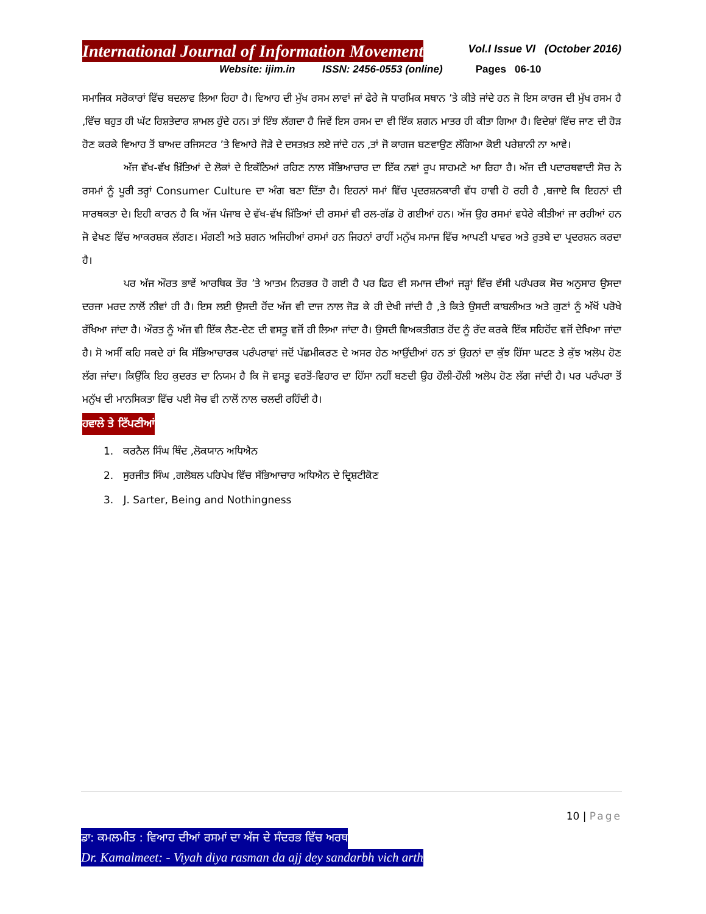International Journal of Information Movement
Vol.I Issue VI (October 2016)
Website: ijim.in ISSN: 2456-0553 (online) Pages 06-10
ਸਮਾਜਿਕ ਸਰੋਕਾਰਾਂ ਵਿੱਚ ਬਦਲਾਵ ਲਿਆ ਰਿਹਾ ਹੈ। ਵਿਆਹ ਦੀ ਮੁੱਖ ਰਸਮ ਲਾਵਾਂ ਜਾਂ ਫੇਰੇ ਜੋ ਧਾਰਮਿਕ ਸਥਾਨ ’ਤੇ ਕੀਤੇ ਜਾਂਦੇ ਹਨ ਜੋ ਇਸ ਕਾਰਜ ਦੀ ਮੁੱਖ ਰਸਮ ਹੈ ,ਵਿੱਚ ਬਹੁਤ ਹੀ ਘੱਟ ਰਿਸ਼ਤੇਦਾਰ ਸ਼ਾਮਲ ਹੁੰਦੇ ਹਨ। ਤਾਂ ਇੰਝ ਲੱਗਦਾ ਹੈ ਜਿਵੇਂ ਇਸ ਰਸਮ ਦਾ ਵੀ ਇੱਕ ਸ਼ਗਨ ਮਾਤਰ ਹੀ ਕੀਤਾ ਗਿਆ ਹੈ। ਵਿਦੇਸ਼ਾਂ ਵਿੱਚ ਜਾਣ ਦੀ ਹੋੜ ਹੋਣ ਕਰਕੇ ਵਿਆਹ ਤੋਂ ਬਾਅਦ ਰਜਿਸਟਰ ’ਤੇ ਵਿਆਹੇ ਜੋੜੇ ਦੇ ਦਸਤਖ਼ਤ ਲਏ ਜਾਂਦੇ ਹਨ ,ਤਾਂ ਜੋ ਕਾਗਜ ਬਣਵਾਉਣ ਲੱਗਿਆ ਕੋਈ ਪਰੇਸ਼ਾਨੀ ਨਾ ਆਵੇ।
ਅੱਜ ਵੱਖ-ਵੱਖ ਖ਼ਿੱਤਿਆਂ ਦੇ ਲੋਕਾਂ ਦੇ ਇਕੱਠਿਆਂ ਰਹਿਣ ਨਾਲ ਸੱਭਿਆਚਾਰ ਦਾ ਇੱਕ ਨਵਾਂ ਰੂਪ ਸਾਹਮਣੇ ਆ ਰਿਹਾ ਹੈ। ਅੱਜ ਦੀ ਪਦਾਰਥਵਾਦੀ ਸੋਚ ਨੇ ਰਸਮਾਂ ਨੂੰ ਪੂਰੀ ਤਰ੍ਹਾਂ Consumer Culture ਦਾ ਅੰਗ ਬਣਾ ਦਿੱਤਾ ਹੈ। ਇਹਨਾਂ ਸਮਾਂ ਵਿੱਚ ਪ੍ਰਦਰਸ਼ਨਕਾਰੀ ਵੱਧ ਹਾਵੀ ਹੋ ਰਹੀ ਹੈ ,ਬਜਾਏ ਕਿ ਇਹਨਾਂ ਦੀ ਸਾਰਥਕਤਾ ਦੇ। ਇਹੀ ਕਾਰਨ ਹੈ ਕਿ ਅੱਜ ਪੰਜਾਬ ਦੇ ਵੱਖ-ਵੱਖ ਖ਼ਿੱਤਿਆਂ ਦੀ ਰਸਮਾਂ ਵੀ ਰਲ-ਗੱਡ ਹੋ ਗਈਆਂ ਹਨ। ਅੱਜ ਉਹ ਰਸਮਾਂ ਵਧੇਰੇ ਕੀਤੀਆਂ ਜਾ ਰਹੀਆਂ ਹਨ ਜੋ ਵੇਖਣ ਵਿੱਚ ਆਕਰਸ਼ਕ ਲੱਗਣ। ਮੰਗਣੀ ਅਤੇ ਸ਼ਗਨ ਅਜਿਹੀਆਂ ਰਸਮਾਂ ਹਨ ਜਿਹਨਾਂ ਰਾਹੀਂ ਮਨੁੱਖ ਸਮਾਜ ਵਿੱਚ ਆਪਣੀ ਪਾਵਰ ਅਤੇ ਰੁਤਬੇ ਦਾ ਪ੍ਰਦਰਸ਼ਨ ਕਰਦਾ ਹੈ।
ਪਰ ਅੱਜ ਔਰਤ ਭਾਵੇਂ ਆਰਥਿਕ ਤੌਰ ’ਤੇ ਆਤਮ ਨਿਰਭਰ ਹੋ ਗਈ ਹੈ ਪਰ ਫਿਰ ਵੀ ਸਮਾਜ ਦੀਆਂ ਜੜ੍ਹਾਂ ਵਿੱਚ ਵੱਸੀ ਪਰੰਪਰਕ ਸੋਚ ਅਨੁਸਾਰ ਉਸਦਾ ਦਰਜਾ ਮਰਦ ਨਾਲੋਂ ਨੀਵਾਂ ਹੀ ਹੈ। ਇਸ ਲਈ ਉਸਦੀ ਹੋਂਦ ਅੱਜ ਵੀ ਦਾਜ ਨਾਲ ਜੋੜ ਕੇ ਹੀ ਦੇਖੀ ਜਾਂਦੀ ਹੈ ,ਤੇ ਕਿਤੇ ਉਸਦੀ ਕਾਬਲੀਅਤ ਅਤੇ ਗੁਣਾਂ ਨੂੰ ਅੱਖੋਂ ਪਰੋਖੇ ਰੱਖਿਆ ਜਾਂਦਾ ਹੈ। ਔਰਤ ਨੂੰ ਅੱਜ ਵੀ ਇੱਕ ਲੈਣ-ਦੇਣ ਦੀ ਵਸਤੂ ਵਜੋਂ ਹੀ ਲਿਆ ਜਾਂਦਾ ਹੈ। ਉਸਦੀ ਵਿਅਕਤੀਗਤ ਹੋਂਦ ਨੂੰ ਰੱਦ ਕਰਕੇ ਇੱਕ ਸਹਿਹੋਂਦ ਵਜੋਂ ਦੇਖਿਆ ਜਾਂਦਾ ਹੈ। ਸੋ ਅਸੀਂ ਕਹਿ ਸਕਦੇ ਹਾਂ ਕਿ ਸੱਭਿਆਚਾਰਕ ਪਰੰਪਰਾਵਾਂ ਜਦੋਂ ਪੱਛਮੀਕਰਣ ਦੇ ਅਸਰ ਹੇਠ ਆਉਂਦੀਆਂ ਹਨ ਤਾਂ ਉਹਨਾਂ ਦਾ ਕੁੱਝ ਹਿੱਸਾ ਘਟਣ ਤੇ ਕੁੱਝ ਅਲੋਪ ਹੋਣ ਲੱਗ ਜਾਂਦਾ। ਕਿਉਂਕਿ ਇਹ ਕੁਦਰਤ ਦਾ ਨਿਯਮ ਹੈ ਕਿ ਜੋ ਵਸਤੂ ਵਰਤੋਂ-ਵਿਹਾਰ ਦਾ ਹਿੱਸਾ ਨਹੀਂ ਬਣਦੀ ਉਹ ਹੌਲੀ-ਹੌਲੀ ਅਲੋਪ ਹੋਣ ਲੱਗ ਜਾਂਦੀ ਹੈ। ਪਰ ਪਰੰਪਰਾ ਤੋਂ ਮਨੁੱਖ ਦੀ ਮਾਨਸਿਕਤਾ ਵਿੱਚ ਪਈ ਸੋਚ ਵੀ ਨਾਲੋਂ ਨਾਲ ਚਲਦੀ ਰਹਿੰਦੀ ਹੈ।
ਹਵਾਲੇ ਤੇ ਟਿੱਪਣੀਆਂ
1. ਕਰਨੈਲ ਸਿੰਘ ਥਿੰਦ ,ਲੋਕਯਾਨ ਅਧਿਐਨ
2. ਸੁਰਜੀਤ ਸਿੰਘ ,ਗਲੋਬਲ ਪਰਿਪੇਖ ਵਿੱਚ ਸੱਭਿਆਚਾਰ ਅਧਿਐਨ ਦੇ ਦ੍ਰਿਸ਼ਟੀਕੋਣ
3. J. Sarter, Being and Nothingness
10 | Page
ਡਾ: ਕਮਲਮੀਤ : ਵਿਆਹ ਦੀਆਂ ਰਸਮਾਂ ਦਾ ਅੱਜ ਦੇ ਸੰਦਰਭ ਵਿੱਚ ਅਰਥ
Dr. Kamalmeet: - Viyah diya rasman da ajj dey sandarbh vich arth